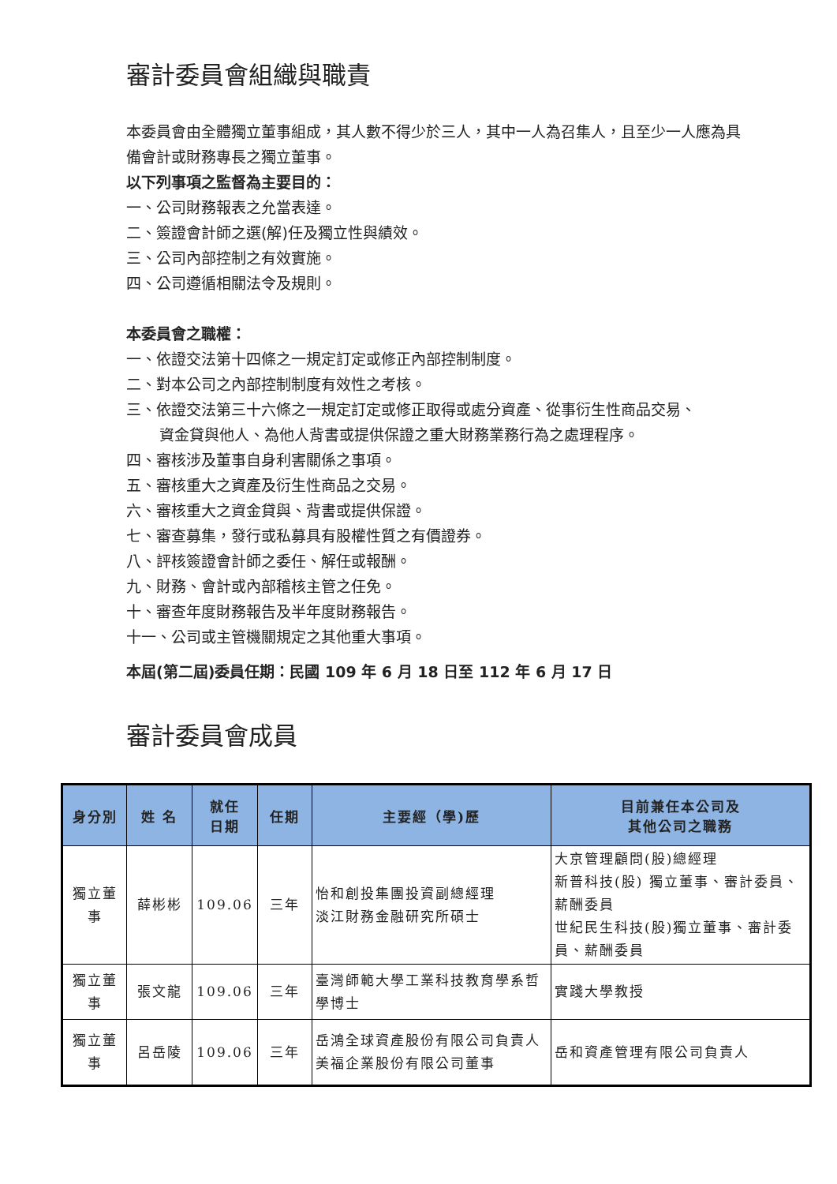審計委員會組織與職責
本委員會由全體獨立董事組成，其人數不得少於三人，其中一人為召集人，且至少一人應為具備會計或財務專長之獨立董事。
以下列事項之監督為主要目的：
一、公司財務報表之允當表達。
二、簽證會計師之選(解)任及獨立性與績效。
三、公司內部控制之有效實施。
四、公司遵循相關法令及規則。
本委員會之職權：
一、依證交法第十四條之一規定訂定或修正內部控制制度。
二、對本公司之內部控制制度有效性之考核。
三、依證交法第三十六條之一規定訂定或修正取得或處分資產、從事衍生性商品交易、
資金貸與他人、為他人背書或提供保證之重大財務業務行為之處理程序。
四、審核涉及董事自身利害關係之事項。
五、審核重大之資產及衍生性商品之交易。
六、審核重大之資金貸與、背書或提供保證。
七、審查募集，發行或私募具有股權性質之有價證券。
八、評核簽證會計師之委任、解任或報酬。
九、財務、會計或內部稽核主管之任免。
十、審查年度財務報告及半年度財務報告。
十一、公司或主管機關規定之其他重大事項。
本屆(第二屆)委員任期：民國 109 年 6 月 18 日至 112 年 6 月 17 日
審計委員會成員
| 身分別 | 姓 名 | 就任 日期 | 任期 | 主要經（學)歷 | 目前兼任本公司及 其他公司之職務 |
| --- | --- | --- | --- | --- | --- |
| 獨立董事 | 薛彬彬 | 109.06 | 三年 | 怡和創投集團投資副總經理 淡江財務金融研究所碩士 | 大京管理顧問(股)總經理 新普科技(股) 獨立董事、審計委員、薪酬委員 世紀民生科技(股)獨立董事、審計委員、薪酬委員 |
| 獨立董事 | 張文龍 | 109.06 | 三年 | 臺灣師範大學工業科技教育學系哲學博士 | 實踐大學教授 |
| 獨立董事 | 呂岳陵 | 109.06 | 三年 | 岳鴻全球資產股份有限公司負責人 美福企業股份有限公司董事 | 岳和資產管理有限公司負責人 |